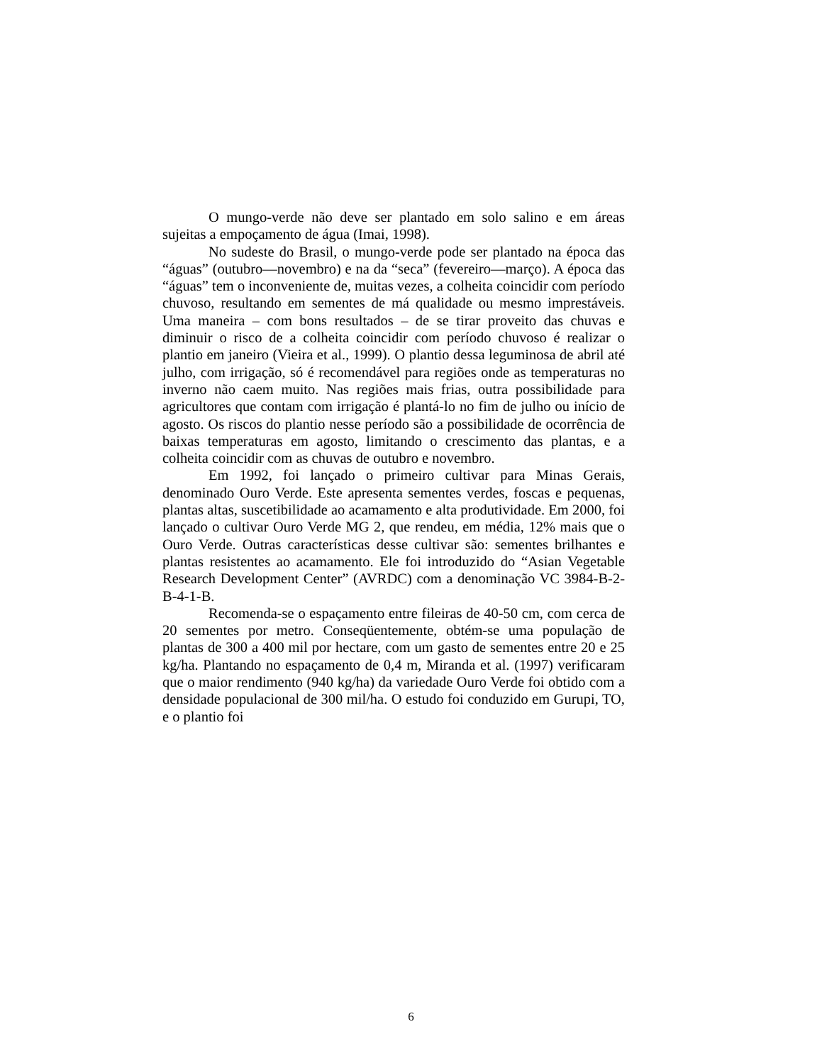O mungo-verde não deve ser plantado em solo salino e em áreas sujeitas a empoçamento de água (Imai, 1998).
No sudeste do Brasil, o mungo-verde pode ser plantado na época das “águas” (outubro—novembro) e na da “seca” (fevereiro—março). A época das “águas” tem o inconveniente de, muitas vezes, a colheita coincidir com período chuvoso, resultando em sementes de má qualidade ou mesmo imprestáveis. Uma maneira – com bons resultados – de se tirar proveito das chuvas e diminuir o risco de a colheita coincidir com período chuvoso é realizar o plantio em janeiro (Vieira et al., 1999). O plantio dessa leguminosa de abril até julho, com irrigação, só é recomendável para regiões onde as temperaturas no inverno não caem muito. Nas regiões mais frias, outra possibilidade para agricultores que contam com irrigação é plantá-lo no fim de julho ou início de agosto. Os riscos do plantio nesse período são a possibilidade de ocorrência de baixas temperaturas em agosto, limitando o crescimento das plantas, e a colheita coincidir com as chuvas de outubro e novembro.
Em 1992, foi lançado o primeiro cultivar para Minas Gerais, denominado Ouro Verde. Este apresenta sementes verdes, foscas e pequenas, plantas altas, suscetibilidade ao acamamento e alta produtividade. Em 2000, foi lançado o cultivar Ouro Verde MG 2, que rendeu, em média, 12% mais que o Ouro Verde. Outras características desse cultivar são: sementes brilhantes e plantas resistentes ao acamamento. Ele foi introduzido do “Asian Vegetable Research Development Center” (AVRDC) com a denominação VC 3984-B-2-B-4-1-B.
Recomenda-se o espaçamento entre fileiras de 40-50 cm, com cerca de 20 sementes por metro. Conseqüentemente, obtém-se uma população de plantas de 300 a 400 mil por hectare, com um gasto de sementes entre 20 e 25 kg/ha. Plantando no espaçamento de 0,4 m, Miranda et al. (1997) verificaram que o maior rendimento (940 kg/ha) da variedade Ouro Verde foi obtido com a densidade populacional de 300 mil/ha. O estudo foi conduzido em Gurupi, TO, e o plantio foi
6